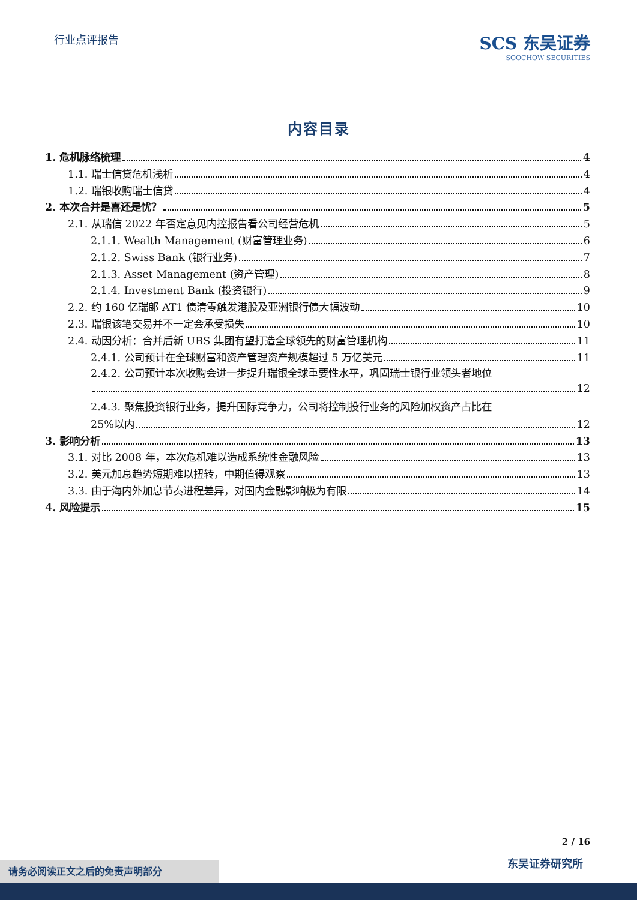行业点评报告
SCS 东吴证券
SOOCHOW SECURITIES
内容目录
1. 危机脉络梳理 4
1.1. 瑞士信贷危机浅析 4
1.2. 瑞银收购瑞士信贷 4
2. 本次合并是喜还是忧？ 5
2.1. 从瑞信 2022 年否定意见内控报告看公司经营危机 5
2.1.1. Wealth Management (财富管理业务) 6
2.1.2. Swiss Bank (银行业务) 7
2.1.3. Asset Management (资产管理) 8
2.1.4. Investment Bank (投资银行) 9
2.2. 约 160 亿瑞郎 AT1 债清零触发港股及亚洲银行债大幅波动 10
2.3. 瑞银该笔交易并不一定会承受损失 10
2.4. 动因分析：合并后新 UBS 集团有望打造全球领先的财富管理机构 11
2.4.1. 公司预计在全球财富和资产管理资产规模超过 5 万亿美元 11
2.4.2. 公司预计本次收购会进一步提升瑞银全球重要性水平，巩固瑞士银行业领头者地位
12
2.4.3. 聚焦投资银行业务，提升国际竞争力，公司将控制投行业务的风险加权资产占比在
25%以内 12
3. 影响分析 13
3.1. 对比 2008 年，本次危机难以造成系统性金融风险 13
3.2. 美元加息趋势短期难以扭转，中期值得观察 13
3.3. 由于海内外加息节奏进程差异，对国内金融影响极为有限 14
4. 风险提示 15
2 / 16
东吴证券研究所 请务必阅读正文之后的免责声明部分